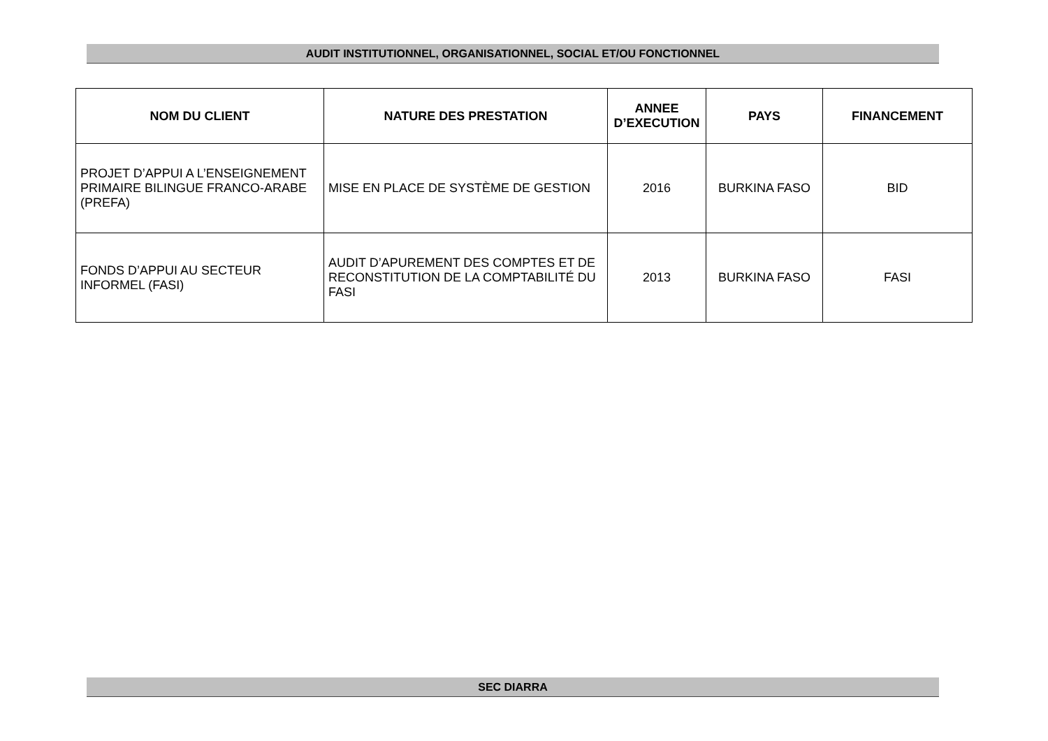AUDIT INSTITUTIONNEL, ORGANISATIONNEL, SOCIAL ET/OU FONCTIONNEL
| NOM DU CLIENT | NATURE DES PRESTATION | ANNEE D’EXECUTION | PAYS | FINANCEMENT |
| --- | --- | --- | --- | --- |
| PROJET D’APPUI A L’ENSEIGNEMENT PRIMAIRE BILINGUE FRANCO-ARABE (PREFA) | MISE EN PLACE DE SYSTÈME DE GESTION | 2016 | BURKINA FASO | BID |
| FONDS D’APPUI AU SECTEUR INFORMEL (FASI) | AUDIT D’APUREMENT DES COMPTES ET DE RECONSTITUTION DE LA COMPTABILITÉ DU FASI | 2013 | BURKINA FASO | FASI |
SEC DIARRA